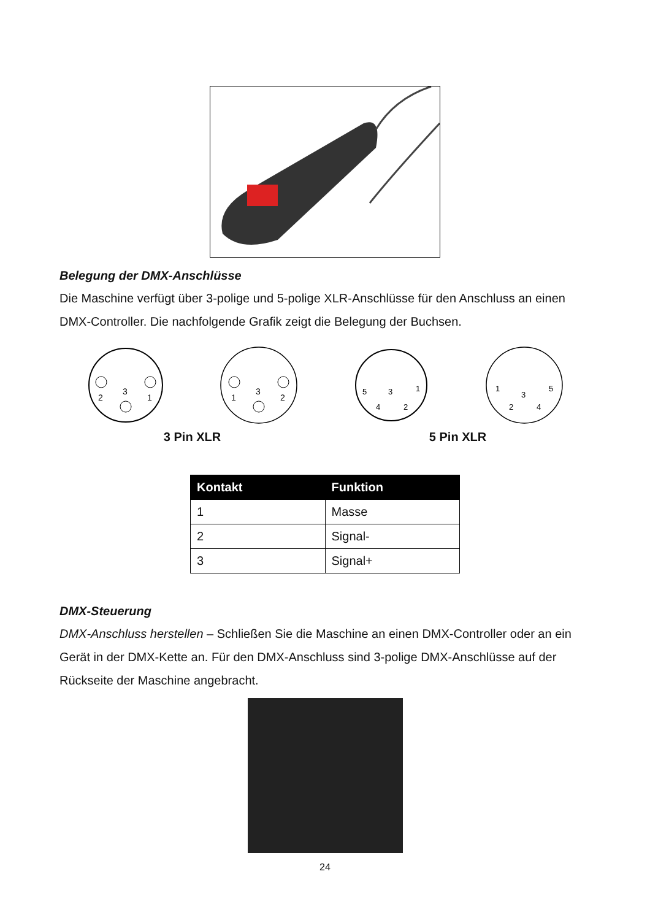Belegung der DMX-Anschlüsse
Die Maschine verfügt über 3-polige und 5-polige XLR-Anschlüsse für den Anschluss an einen DMX-Controller. Die nachfolgende Grafik zeigt die Belegung der Buchsen.
2
3
1
1
3
2
5
3
1
4
2
1
3
5
2
4
3 Pin XLR 5 Pin XLR
| Kontakt | Funktion |
| --- | --- |
| 1 | Masse |
| 2 | Signal- |
| 3 | Signal+ |
DMX-Steuerung
DMX-Anschluss herstellen – Schließen Sie die Maschine an einen DMX-Controller oder an ein Gerät in der DMX-Kette an. Für den DMX-Anschluss sind 3-polige DMX-Anschlüsse auf der Rückseite der Maschine angebracht.
24